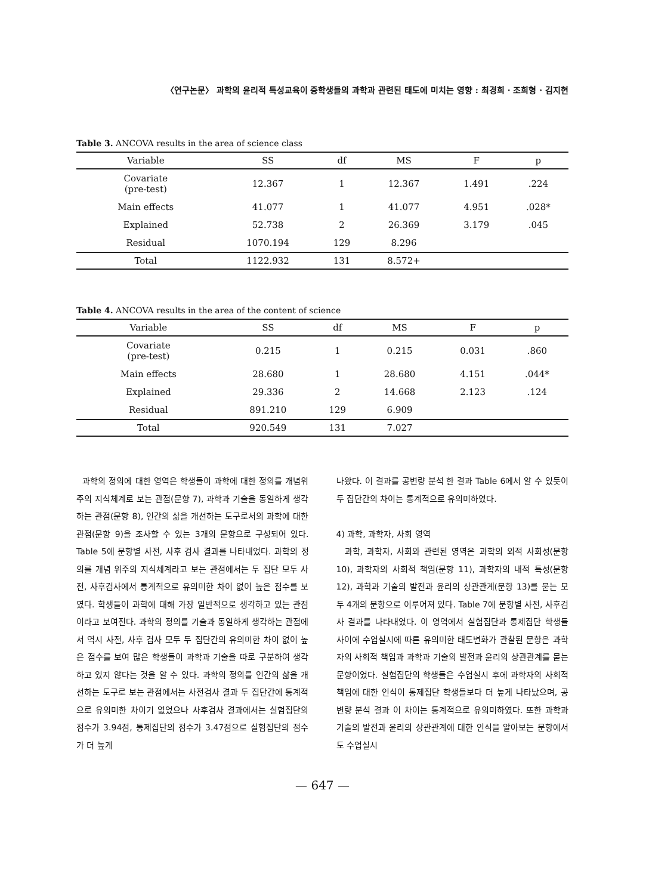〈연구논문〉 과학의 윤리적 특성교육이 중학생들의 과학과 관련된 태도에 미치는 영향 : 최경희 · 조희형 · 김지현
Table 3. ANCOVA results in the area of science class
| Variable | SS | df | MS | F | p |
| --- | --- | --- | --- | --- | --- |
| Covariate (pre-test) | 12.367 | 1 | 12.367 | 1.491 | .224 |
| Main effects | 41.077 | 1 | 41.077 | 4.951 | .028* |
| Explained | 52.738 | 2 | 26.369 | 3.179 | .045 |
| Residual | 1070.194 | 129 | 8.296 | | |
| Total | 1122.932 | 131 | 8.572+ | | |
Table 4. ANCOVA results in the area of the content of science
| Variable | SS | df | MS | F | p |
| --- | --- | --- | --- | --- | --- |
| Covariate (pre-test) | 0.215 | 1 | 0.215 | 0.031 | .860 |
| Main effects | 28.680 | 1 | 28.680 | 4.151 | .044* |
| Explained | 29.336 | 2 | 14.668 | 2.123 | .124 |
| Residual | 891.210 | 129 | 6.909 | | |
| Total | 920.549 | 131 | 7.027 | | |
과학의 정의에 대한 영역은 학생들이 과학에 대한 정의를 개념위주의 지식체계로 보는 관점(문항 7), 과학과 기술을 동일하게 생각하는 관점(문항 8), 인간의 삶을 개선하는 도구로서의 과학에 대한 관점(문항 9)을 조사할 수 있는 3개의 문항으로 구성되어 있다. Table 5에 문항별 사전, 사후 검사 결과를 나타내었다. 과학의 정의를 개념 위주의 지식체계라고 보는 관점에서는 두 집단 모두 사전, 사후검사에서 통계적으로 유의미한 차이 없이 높은 점수를 보였다. 학생들이 과학에 대해 가장 일반적으로 생각하고 있는 관점이라고 보여진다. 과학의 정의를 기술과 동일하게 생각하는 관점에서 역시 사전, 사후 검사 모두 두 집단간의 유의미한 차이 없이 높은 점수를 보여 많은 학생들이 과학과 기술을 따로 구분하여 생각하고 있지 않다는 것을 알 수 있다. 과학의 정의를 인간의 삶을 개선하는 도구로 보는 관점에서는 사전검사 결과 두 집단간에 통계적으로 유의미한 차이기 없었으나 사후검사 결과에서는 실험집단의 점수가 3.94점, 통제집단의 점수가 3.47점으로 실험집단의 점수가 더 높게
나왔다. 이 결과를 공변량 분석 한 결과 Table 6에서 알 수 있듯이 두 집단간의 차이는 통계적으로 유의미하였다.
4) 과학, 과학자, 사회 영역
과학, 과학자, 사회와 관련된 영역은 과학의 외적 사회성(문항 10), 과학자의 사회적 책임(문항 11), 과학자의 내적 특성(문항 12), 과학과 기술의 발전과 윤리의 상관관계(문항 13)를 묻는 모두 4개의 문항으로 이루어져 있다. Table 7에 문항별 사전, 사후검사 결과를 나타내었다. 이 영역에서 실험집단과 통제집단 학생들 사이에 수업실시에 따른 유의미한 태도변화가 관찰된 문항은 과학자의 사회적 책임과 과학과 기술의 발전과 윤리의 상관관계를 묻는 문항이었다. 실험집단의 학생들은 수업실시 후에 과학자의 사회적 책임에 대한 인식이 통제집단 학생들보다 더 높게 나타났으며, 공변량 분석 결과 이 차이는 통계적으로 유의미하였다. 또한 과학과 기술의 발전과 윤리의 상관관계에 대한 인식을 알아보는 문항에서도 수업실시
— 647 —